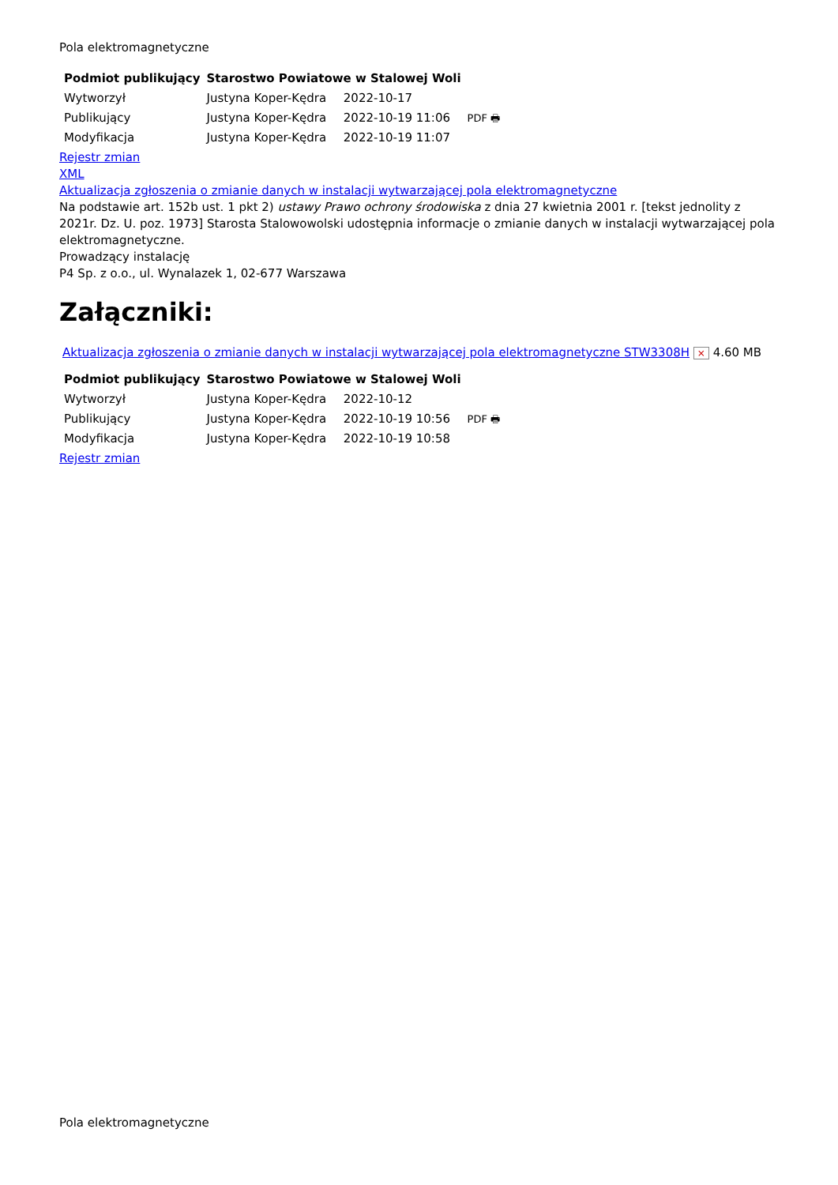Pola elektromagnetyczne
| Podmiot publikujący | Starostwo Powiatowe w Stalowej Woli | | |
| Wytworzył | Justyna Koper-Kędra | 2022-10-17 | PDF 🖶 |
| Publikujący | Justyna Koper-Kędra | 2022-10-19 11:06 | |
| Modyfikacja | Justyna Koper-Kędra | 2022-10-19 11:07 | |
Rejestr zmian
XML
Aktualizacja zgłoszenia o zmianie danych w instalacji wytwarzającej pola elektromagnetyczne
Na podstawie art. 152b ust. 1 pkt 2) ustawy Prawo ochrony środowiska z dnia 27 kwietnia 2001 r. [tekst jednolity z 2021r. Dz. U. poz. 1973] Starosta Stalowowolski udostępnia informacje o zmianie danych w instalacji wytwarzającej pola elektromagnetyczne.
Prowadzący instalację
P4 Sp. z o.o., ul. Wynalazek 1, 02-677 Warszawa
Załączniki:
Aktualizacja zgłoszenia o zmianie danych w instalacji wytwarzającej pola elektromagnetyczne STW3308H × 4.60 MB
| Podmiot publikujący | Starostwo Powiatowe w Stalowej Woli | | |
| Wytworzył | Justyna Koper-Kędra | 2022-10-12 | PDF 🖶 |
| Publikujący | Justyna Koper-Kędra | 2022-10-19 10:56 | |
| Modyfikacja | Justyna Koper-Kędra | 2022-10-19 10:58 | |
Rejestr zmian
Pola elektromagnetyczne